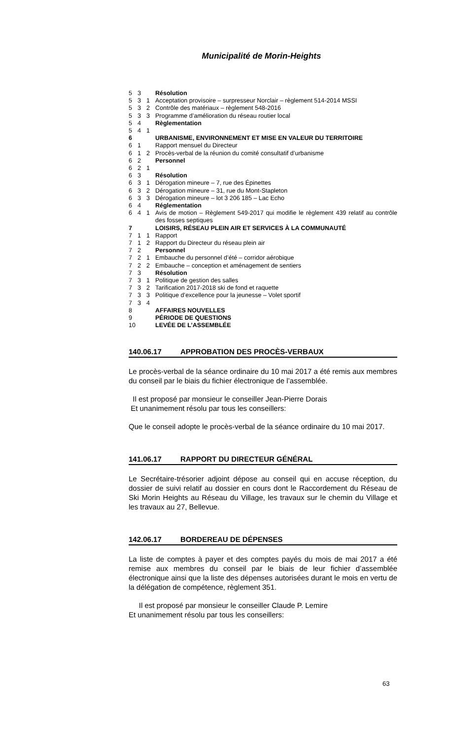Municipalité de Morin-Heights
| 5 | 3 | | Résolution |
| 5 | 3 | 1 | Acceptation provisoire – surpresseur Norclair – règlement 514-2014 MSSI |
| 5 | 3 | 2 | Contrôle des matériaux – règlement 548-2016 |
| 5 | 3 | 3 | Programme d’amélioration du réseau routier local |
| 5 | 4 | | Règlementation |
| 5 | 4 | 1 | |
| 6 | | | URBANISME, ENVIRONNEMENT ET MISE EN VALEUR DU TERRITOIRE |
| 6 | 1 | | Rapport mensuel du Directeur |
| 6 | 1 | 2 | Procès-verbal de la réunion du comité consultatif d’urbanisme |
| 6 | 2 | | Personnel |
| 6 | 2 | 1 | |
| 6 | 3 | | Résolution |
| 6 | 3 | 1 | Dérogation mineure – 7, rue des Épinettes |
| 6 | 3 | 2 | Dérogation mineure – 31, rue du Mont-Stapleton |
| 6 | 3 | 3 | Dérogation mineure – lot 3 206 185 – Lac Echo |
| 6 | 4 | | Réglementation |
| 6 | 4 | 1 | Avis de motion – Règlement 549-2017 qui modifie le règlement 439 relatif au contrôle des fosses septiques |
| 7 | | | LOISIRS, RÉSEAU PLEIN AIR ET SERVICES À LA COMMUNAUTÉ |
| 7 | 1 | 1 | Rapport |
| 7 | 1 | 2 | Rapport du Directeur du réseau plein air |
| 7 | 2 | | Personnel |
| 7 | 2 | 1 | Embauche du personnel d’été – corridor aérobique |
| 7 | 2 | 2 | Embauche – conception et aménagement de sentiers |
| 7 | 3 | | Résolution |
| 7 | 3 | 1 | Politique de gestion des salles |
| 7 | 3 | 2 | Tarification 2017-2018 ski de fond et raquette |
| 7 | 3 | 3 | Politique d’excellence pour la jeunesse – Volet sportif |
| 7 | 3 | 4 | |
| 8 | | | AFFAIRES NOUVELLES |
| 9 | | | PÉRIODE DE QUESTIONS |
| 10 | | | LEVÉE DE L’ASSEMBLÉE |
140.06.17 APPROBATION DES PROCÈS-VERBAUX
Le procès-verbal de la séance ordinaire du 10 mai 2017 a été remis aux membres du conseil par le biais du fichier électronique de l’assemblée.
Il est proposé par monsieur le conseiller Jean-Pierre Dorais
Et unanimement résolu par tous les conseillers:
Que le conseil adopte le procès-verbal de la séance ordinaire du 10 mai 2017.
141.06.17 RAPPORT DU DIRECTEUR GÉNÉRAL
Le Secrétaire-trésorier adjoint dépose au conseil qui en accuse réception, du dossier de suivi relatif au dossier en cours dont le Raccordement du Réseau de Ski Morin Heights au Réseau du Village, les travaux sur le chemin du Village et les travaux au 27, Bellevue.
142.06.17 BORDEREAU DE DÉPENSES
La liste de comptes à payer et des comptes payés du mois de mai 2017 a été remise aux membres du conseil par le biais de leur fichier d’assemblée électronique ainsi que la liste des dépenses autorisées durant le mois en vertu de la délégation de compétence, règlement 351.
Il est proposé par monsieur le conseiller Claude P. Lemire
Et unanimement résolu par tous les conseillers:
63